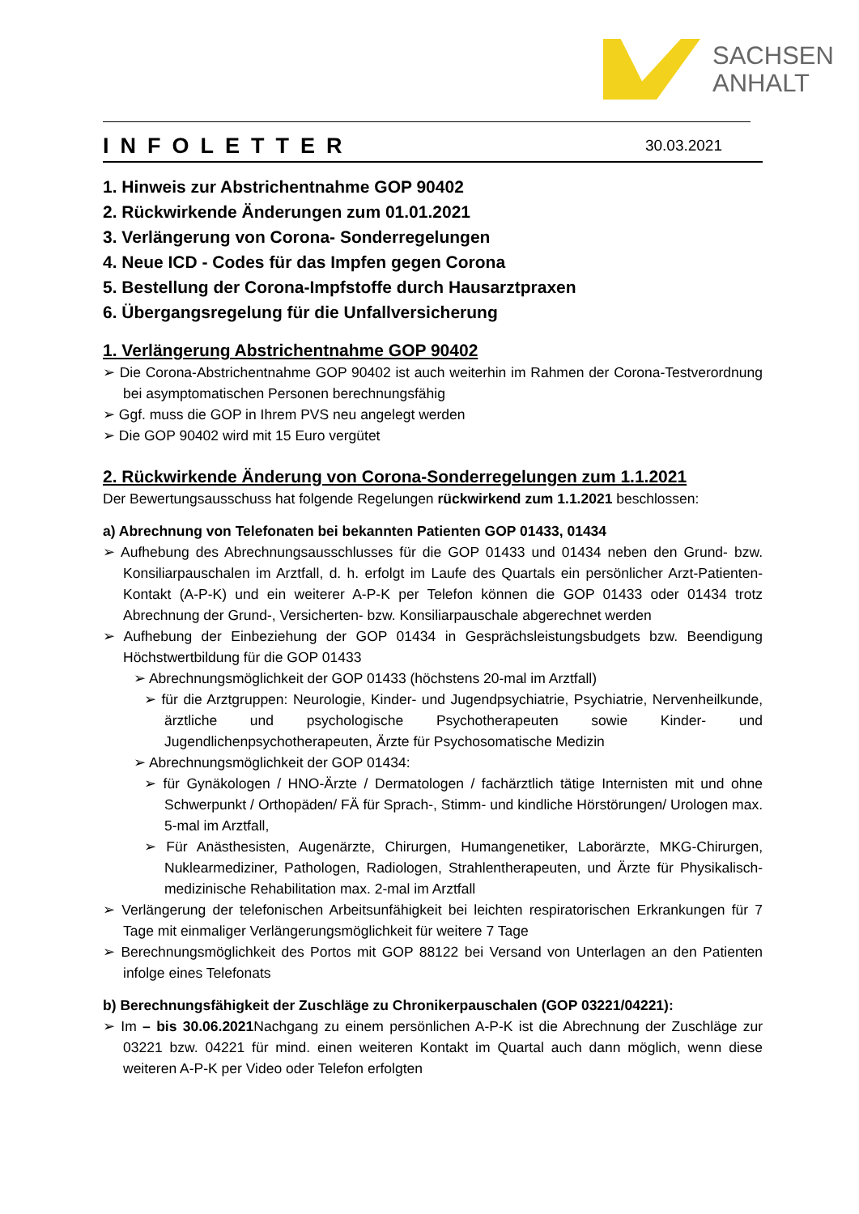SACHSEN
ANHALT
INFOLETTER
30.03.2021
1. Hinweis zur Abstrichentnahme GOP 90402
2. Rückwirkende Änderungen zum 01.01.2021
3. Verlängerung von Corona- Sonderregelungen
4. Neue ICD - Codes für das Impfen gegen Corona
5. Bestellung der Corona-Impfstoffe durch Hausarztpraxen
6. Übergangsregelung für die Unfallversicherung
1. Verlängerung Abstrichentnahme GOP 90402
➢ Die Corona-Abstrichentnahme GOP 90402 ist auch weiterhin im Rahmen der Corona-Testverordnung bei asymptomatischen Personen berechnungsfähig
➢ Ggf. muss die GOP in Ihrem PVS neu angelegt werden
➢ Die GOP 90402 wird mit 15 Euro vergütet
2. Rückwirkende Änderung von Corona-Sonderregelungen zum 1.1.2021
Der Bewertungsausschuss hat folgende Regelungen rückwirkend zum 1.1.2021 beschlossen:
a) Abrechnung von Telefonaten bei bekannten Patienten GOP 01433, 01434
➢ Aufhebung des Abrechnungsausschlusses für die GOP 01433 und 01434 neben den Grund- bzw. Konsiliarpauschalen im Arztfall, d. h. erfolgt im Laufe des Quartals ein persönlicher Arzt-Patienten-Kontakt (A-P-K) und ein weiterer A-P-K per Telefon können die GOP 01433 oder 01434 trotz Abrechnung der Grund-, Versicherten- bzw. Konsiliarpauschale abgerechnet werden
➢ Aufhebung der Einbeziehung der GOP 01434 in Gesprächsleistungsbudgets bzw. Beendigung Höchstwertbildung für die GOP 01433
➢ Abrechnungsmöglichkeit der GOP 01433 (höchstens 20-mal im Arztfall)
➢ für die Arztgruppen: Neurologie, Kinder- und Jugendpsychiatrie, Psychiatrie, Nervenheilkunde, ärztliche und psychologische Psychotherapeuten sowie Kinder- und Jugendlichenpsychotherapeuten, Ärzte für Psychosomatische Medizin
➢ Abrechnungsmöglichkeit der GOP 01434:
➢ für Gynäkologen / HNO-Ärzte / Dermatologen / fachärztlich tätige Internisten mit und ohne Schwerpunkt / Orthopäden/ FÄ für Sprach-, Stimm- und kindliche Hörstörungen/ Urologen max. 5-mal im Arztfall,
➢ Für Anästhesisten, Augenärzte, Chirurgen, Humangenetiker, Laborärzte, MKG-Chirurgen, Nuklearmediziner, Pathologen, Radiologen, Strahlentherapeuten, und Ärzte für Physikalisch-medizinische Rehabilitation max. 2-mal im Arztfall
➢ Verlängerung der telefonischen Arbeitsunfähigkeit bei leichten respiratorischen Erkrankungen für 7 Tage mit einmaliger Verlängerungsmöglichkeit für weitere 7 Tage
➢ Berechnungsmöglichkeit des Portos mit GOP 88122 bei Versand von Unterlagen an den Patienten infolge eines Telefonats
b) Berechnungsfähigkeit der Zuschläge zu Chronikerpauschalen (GOP 03221/04221):
➢ Im – bis 30.06.2021 Nachgang zu einem persönlichen A-P-K ist die Abrechnung der Zuschläge zur 03221 bzw. 04221 für mind. einen weiteren Kontakt im Quartal auch dann möglich, wenn diese weiteren A-P-K per Video oder Telefon erfolgten